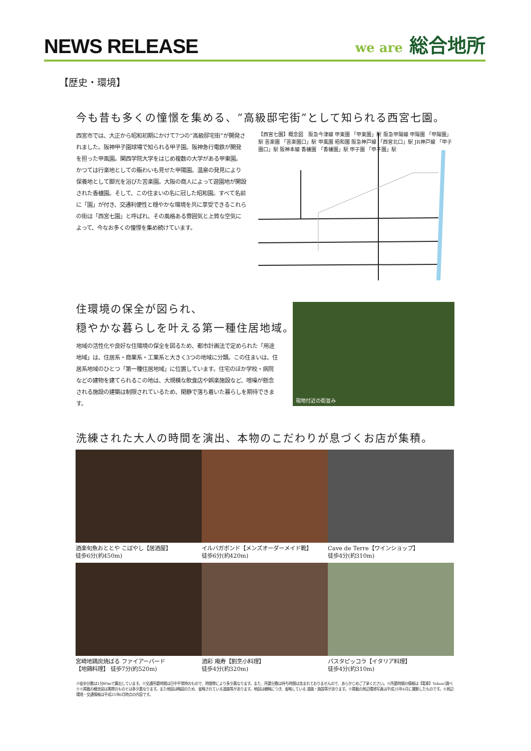NEWS RELEASE
we are 総合地所
【歴史・環境】
今も昔も多くの憧憬を集める、“高級邸宅街”として知られる西宮七園。
西宮市では、大正から昭和初期にかけて7つの“高級邸宅街”が開発されました。阪神甲子園球場で知られる甲子園。阪神急行電鉄が開発を担った甲風園。関西学院大学をはじめ複数の大学がある甲東園。かつては行楽地としての賑わいも見せた甲陽園。温泉の発見により保養地として脚光を浴びた苦楽園。大阪の商人によって遊園地が開設された香櫨園。そして、この住まいの名に冠した昭和園。すべて名前に「園」が付き、交通利便性と穏やかな環境を共に享受できるこれらの街は「西宮七園」と呼ばれ、その風格ある雰囲気と上質な空気によって、今なお多くの憧憬を集め続けています。
【西宮七園】概念図　阪急今津線 甲東園 「甲東園」駅 阪急甲陽線 甲陽園 「甲陽園」駅 苦楽園 「苦楽園口」駅 甲風園 昭和園 阪急神戸線 「西宮北口」駅 JR神戸線 「甲子園口」駅 阪神本線 香櫨園 「香櫨園」駅 甲子園 「甲子園」駅
住環境の保全が図られ、
穏やかな暮らしを叶える第一種住居地域。
地域の活性化や良好な住環境の保全を図るため、都市計画法で定められた「用途地域」は、住居系・商業系・工業系と大きく3つの地域に分類。この住まいは、住居系地域のひとつ「第一種住居地域」に位置しています。住宅のほか学校・病院などの建物を建てられるこの地は、大規模な飲食店や娯楽施設など、喧噪が懸念される施設の建築は制限されているため、閑静で落ち着いた暮らしを期待できます。
現地付近の街並み
洗練された大人の時間を演出、本物のこだわりが息づくお店が集積。
酒楽旬魚おととや こばやし【居酒屋】
徒歩6分(約450m)
イルバガボンド【メンズオーダーメイド靴】
徒歩6分(約420m)
Cave de Terre【ワインショップ】
徒歩4分(約310m)
宮崎地鶏炭焼ばる ファイアーバード
【地鶏料理】 徒歩7分(約520m)
酒彩 庵寿【割烹小料理】
徒歩4分(約320m)
パスタピッコラ【イタリア料理】
徒歩4分(約310m)
※徒歩分数は1分80mで算出しています。※交通所要時間は日中平常時のもので、時間帯により多少異なります。また、所要分数は待ち時間は含まれておりませんので、あらかじめご了承ください。※所要時間の情報は【電車】Yahoo!調べ※※掲載の概念図は実際のものとは多少異なります。また地図は略図のため、省略されている道路等があります。地図は概略につき、省略している 道路・施設等があります。※掲載の周辺環境写真は平成25年4月に撮影したものです。※周辺環境・交通情報は平成25年6月時点の内容です。